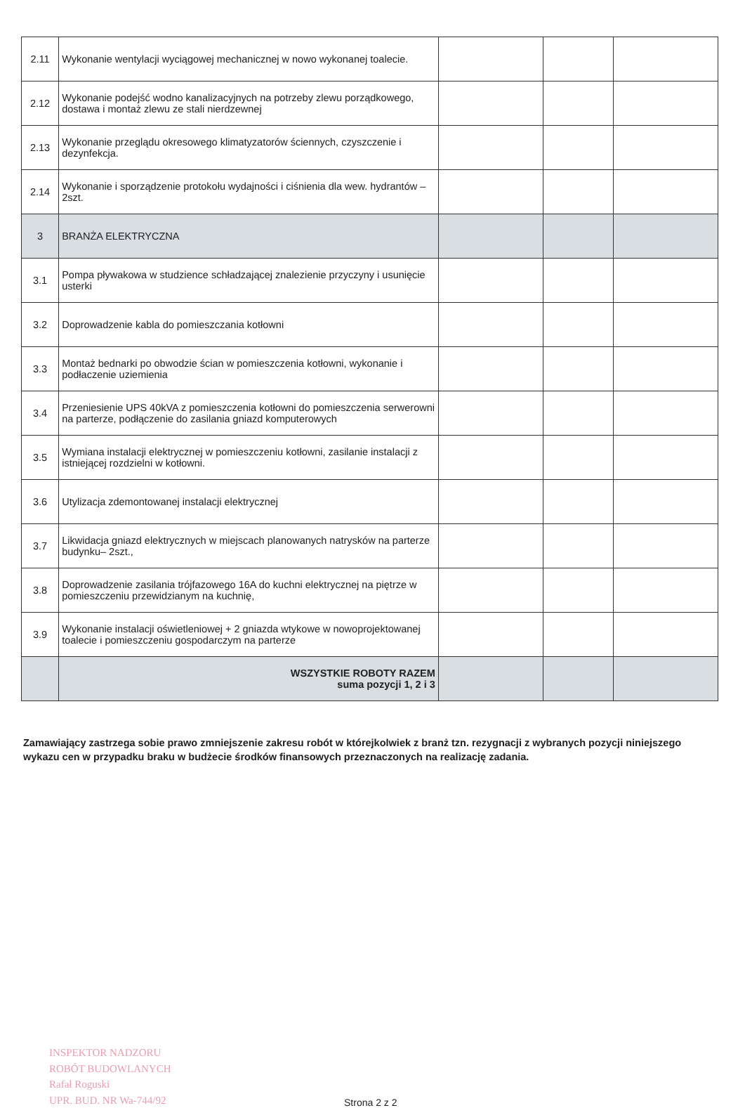| 2.11 | Wykonanie wentylacji wyciągowej mechanicznej w nowo wykonanej toalecie. | | | |
| 2.12 | Wykonanie podejść wodno kanalizacyjnych na potrzeby zlewu porządkowego, dostawa i montaż zlewu ze stali nierdzewnej | | | |
| 2.13 | Wykonanie przeglądu okresowego klimatyzatorów ściennych, czyszczenie i dezynfekcja. | | | |
| 2.14 | Wykonanie i sporządzenie protokołu wydajności i ciśnienia dla wew. hydrantów – 2szt. | | | |
| 3 | BRANŻA ELEKTRYCZNA | | | |
| 3.1 | Pompa pływakowa w studzience schładzającej znalezienie przyczyny i usunięcie usterki | | | |
| 3.2 | Doprowadzenie kabla do pomieszczania kotłowni | | | |
| 3.3 | Montaż bednarki po obwodzie ścian w pomieszczenia kotłowni, wykonanie i podłaczenie uziemienia | | | |
| 3.4 | Przeniesienie UPS 40kVA z pomieszczenia kotłowni do pomieszczenia serwerowni na parterze, podłączenie do zasilania gniazd komputerowych | | | |
| 3.5 | Wymiana instalacji elektrycznej w pomieszczeniu kotłowni, zasilanie instalacji z istniejącej rozdzielni w kotłowni. | | | |
| 3.6 | Utylizacja zdemontowanej instalacji elektrycznej | | | |
| 3.7 | Likwidacja gniazd elektrycznych w miejscach planowanych natrysków na parterze budynku– 2szt., | | | |
| 3.8 | Doprowadzenie zasilania trójfazowego 16A do kuchni elektrycznej na piętrze w pomieszczeniu przewidzianym na kuchnię, | | | |
| 3.9 | Wykonanie instalacji oświetleniowej + 2 gniazda wtykowe w nowoprojektowanej toalecie i pomieszczeniu gospodarczym na parterze | | | |
| | WSZYSTKIE ROBOTY RAZEM suma pozycji 1, 2 i 3 | | | |
Zamawiający zastrzega sobie prawo zmniejszenie zakresu robót w którejkolwiek z branż tzn. rezygnacji z wybranych pozycji niniejszego wykazu cen w przypadku braku w budżecie środków finansowych przeznaczonych na realizację zadania.
INSPEKTOR NADZORU
ROBÓT BUDOWLANYCH
Rafał Roguski
UPR. BUD. NR Wa-744/92
Strona 2 z 2